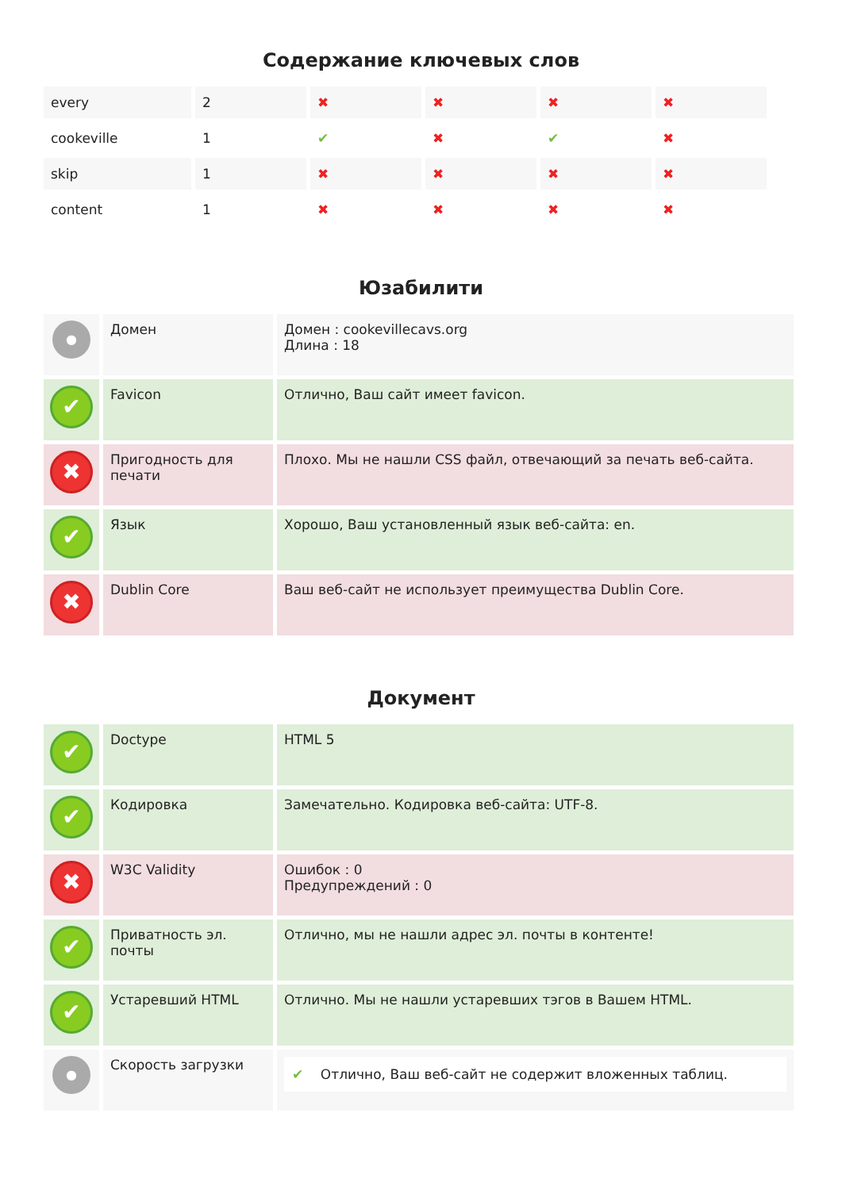Содержание ключевых слов
| every | 2 | ✖ | ✖ | ✖ | ✖ |
| cookeville | 1 | ✔ | ✖ | ✔ | ✖ |
| skip | 1 | ✖ | ✖ | ✖ | ✖ |
| content | 1 | ✖ | ✖ | ✖ | ✖ |
Юзабилити
| ● | Домен | Домен : cookevillecavs.org Длина : 18 |
| ✔ | Favicon | Отлично, Ваш сайт имеет favicon. |
| ✖ | Пригодность для печати | Плохо. Мы не нашли CSS файл, отвечающий за печать веб-сайта. |
| ✔ | Язык | Хорошо, Ваш установленный язык веб-сайта: en. |
| ✖ | Dublin Core | Ваш веб-сайт не использует преимущества Dublin Core. |
Документ
| ✔ | Doctype | HTML 5 |
| ✔ | Кодировка | Замечательно. Кодировка веб-сайта: UTF-8. |
| ✖ | W3C Validity | Ошибок : 0 Предупреждений : 0 |
| ✔ | Приватность эл. почты | Отлично, мы не нашли адрес эл. почты в контенте! |
| ✔ | Устаревший HTML | Отлично. Мы не нашли устаревших тэгов в Вашем HTML. |
| ● | Скорость загрузки | ✔ Отлично, Ваш веб-сайт не содержит вложенных таблиц. |